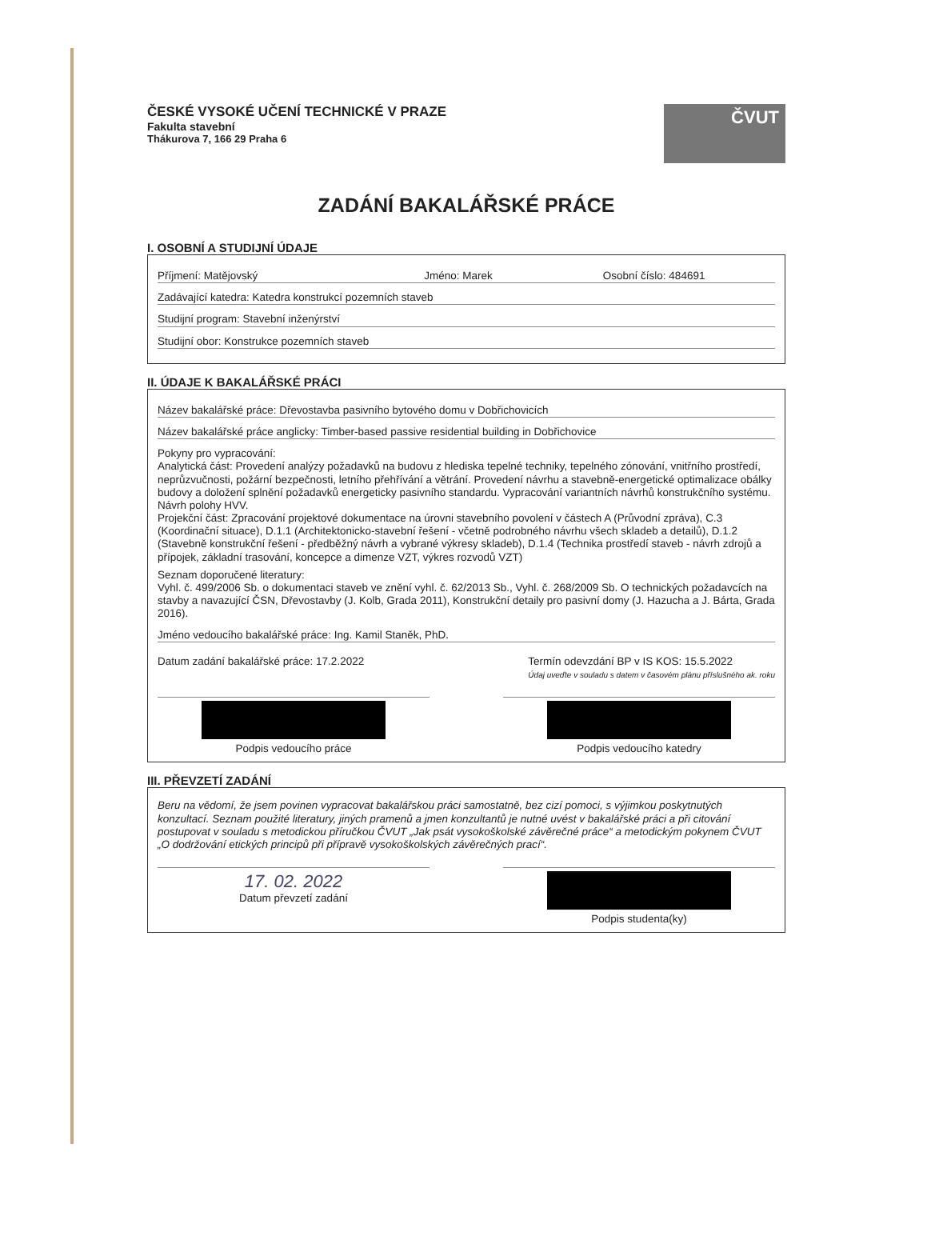ČESKÉ VYSOKÉ UČENÍ TECHNICKÉ V PRAZE
Fakulta stavební
Thákurova 7, 166 29 Praha 6
ČVUT
ZADÁNÍ BAKALÁŘSKÉ PRÁCE
I. OSOBNÍ A STUDIJNÍ ÚDAJE
Příjmení: Matějovský Jméno: Marek Osobní číslo: 484691
Zadávající katedra: Katedra konstrukcí pozemních staveb
Studijní program: Stavební inženýrství
Studijní obor: Konstrukce pozemních staveb
II. ÚDAJE K BAKALÁŘSKÉ PRÁCI
Název bakalářské práce: Dřevostavba pasivního bytového domu v Dobřichovicích
Název bakalářské práce anglicky: Timber-based passive residential building in Dobřichovice
Pokyny pro vypracování:
Analytická část: Provedení analýzy požadavků na budovu z hlediska tepelné techniky, tepelného zónování, vnitřního prostředí, neprůzvučnosti, požární bezpečnosti, letního přehřívání a větrání. Provedení návrhu a stavebně-energetické optimalizace obálky budovy a doložení splnění požadavků energeticky pasivního standardu. Vypracování variantních návrhů konstrukčního systému. Návrh polohy HVV.
Projekční část: Zpracování projektové dokumentace na úrovni stavebního povolení v částech A (Průvodní zpráva), C.3 (Koordinační situace), D.1.1 (Architektonicko-stavební řešení - včetně podrobného návrhu všech skladeb a detailů), D.1.2 (Stavebně konstrukční řešení - předběžný návrh a vybrané výkresy skladeb), D.1.4 (Technika prostředí staveb - návrh zdrojů a přípojek, základní trasování, koncepce a dimenze VZT, výkres rozvodů VZT)
Seznam doporučené literatury:
Vyhl. č. 499/2006 Sb. o dokumentaci staveb ve znění vyhl. č. 62/2013 Sb., Vyhl. č. 268/2009 Sb. O technických požadavcích na stavby a navazující ČSN, Dřevostavby (J. Kolb, Grada 2011), Konstrukční detaily pro pasivní domy (J. Hazucha a J. Bárta, Grada 2016).
Jméno vedoucího bakalářské práce: Ing. Kamil Staněk, PhD.
Datum zadání bakalářské práce: 17.2.2022 Termín odevzdání BP v IS KOS: 15.5.2022
Údaj uveďte v souladu s datem v časovém plánu příslušného ak. roku
Podpis vedoucího práce Podpis vedoucího katedry
III. PŘEVZETÍ ZADÁNÍ
Beru na vědomí, že jsem povinen vypracovat bakalářskou práci samostatně, bez cizí pomoci, s výjimkou poskytnutých konzultací. Seznam použité literatury, jiných pramenů a jmen konzultantů je nutné uvést v bakalářské práci a při citování postupovat v souladu s metodickou příručkou ČVUT „Jak psát vysokoškolské závěrečné práce“ a metodickým pokynem ČVUT „O dodržování etických principů při přípravě vysokoškolských závěrečných prací“.
17. 02. 2022
Datum převzetí zadání
Podpis studenta(ky)